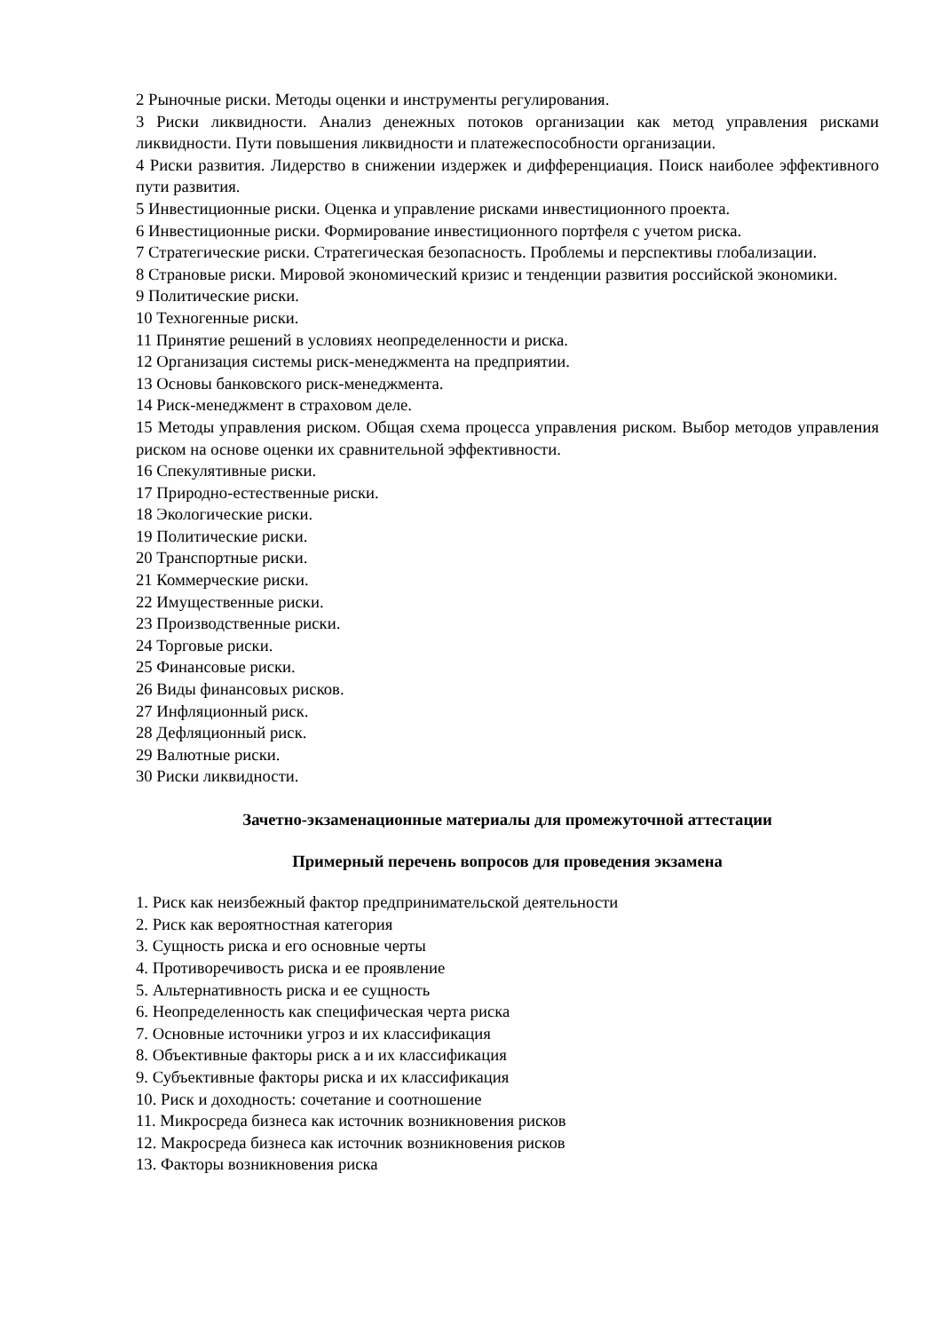2 Рыночные риски. Методы оценки и инструменты регулирования.
3 Риски ликвидности. Анализ денежных потоков организации как метод управления рисками ликвидности. Пути повышения ликвидности и платежеспособности организации.
4 Риски развития. Лидерство в снижении издержек и дифференциация. Поиск наиболее эффективного пути развития.
5 Инвестиционные риски. Оценка и управление рисками инвестиционного проекта.
6 Инвестиционные риски. Формирование инвестиционного портфеля с учетом риска.
7 Стратегические риски. Стратегическая безопасность. Проблемы и перспективы глобализации.
8 Страновые риски. Мировой экономический кризис и тенденции развития российской экономики.
9 Политические риски.
10 Техногенные риски.
11 Принятие решений в условиях неопределенности и риска.
12 Организация системы риск-менеджмента на предприятии.
13 Основы банковского риск-менеджмента.
14 Риск-менеджмент в страховом деле.
15 Методы управления риском. Общая схема процесса управления риском. Выбор методов управления риском на основе оценки их сравнительной эффективности.
16 Спекулятивные риски.
17 Природно-естественные риски.
18 Экологические риски.
19 Политические риски.
20 Транспортные риски.
21 Коммерческие риски.
22 Имущественные риски.
23 Производственные риски.
24 Торговые риски.
25 Финансовые риски.
26 Виды финансовых рисков.
27 Инфляционный риск.
28 Дефляционный риск.
29 Валютные риски.
30 Риски ликвидности.
Зачетно-экзаменационные материалы для промежуточной аттестации
Примерный перечень вопросов для проведения экзамена
1. Риск как неизбежный фактор предпринимательской деятельности
2. Риск как вероятностная категория
3. Сущность риска и его основные черты
4. Противоречивость риска и ее проявление
5. Альтернативность риска и ее сущность
6. Неопределенность как специфическая черта риска
7. Основные источники угроз и их классификация
8. Объективные факторы риск а и их классификация
9. Субъективные факторы риска и их классификация
10. Риск и доходность: сочетание и соотношение
11. Микросреда бизнеса как источник возникновения рисков
12. Макросреда бизнеса как источник возникновения рисков
13. Факторы возникновения риска